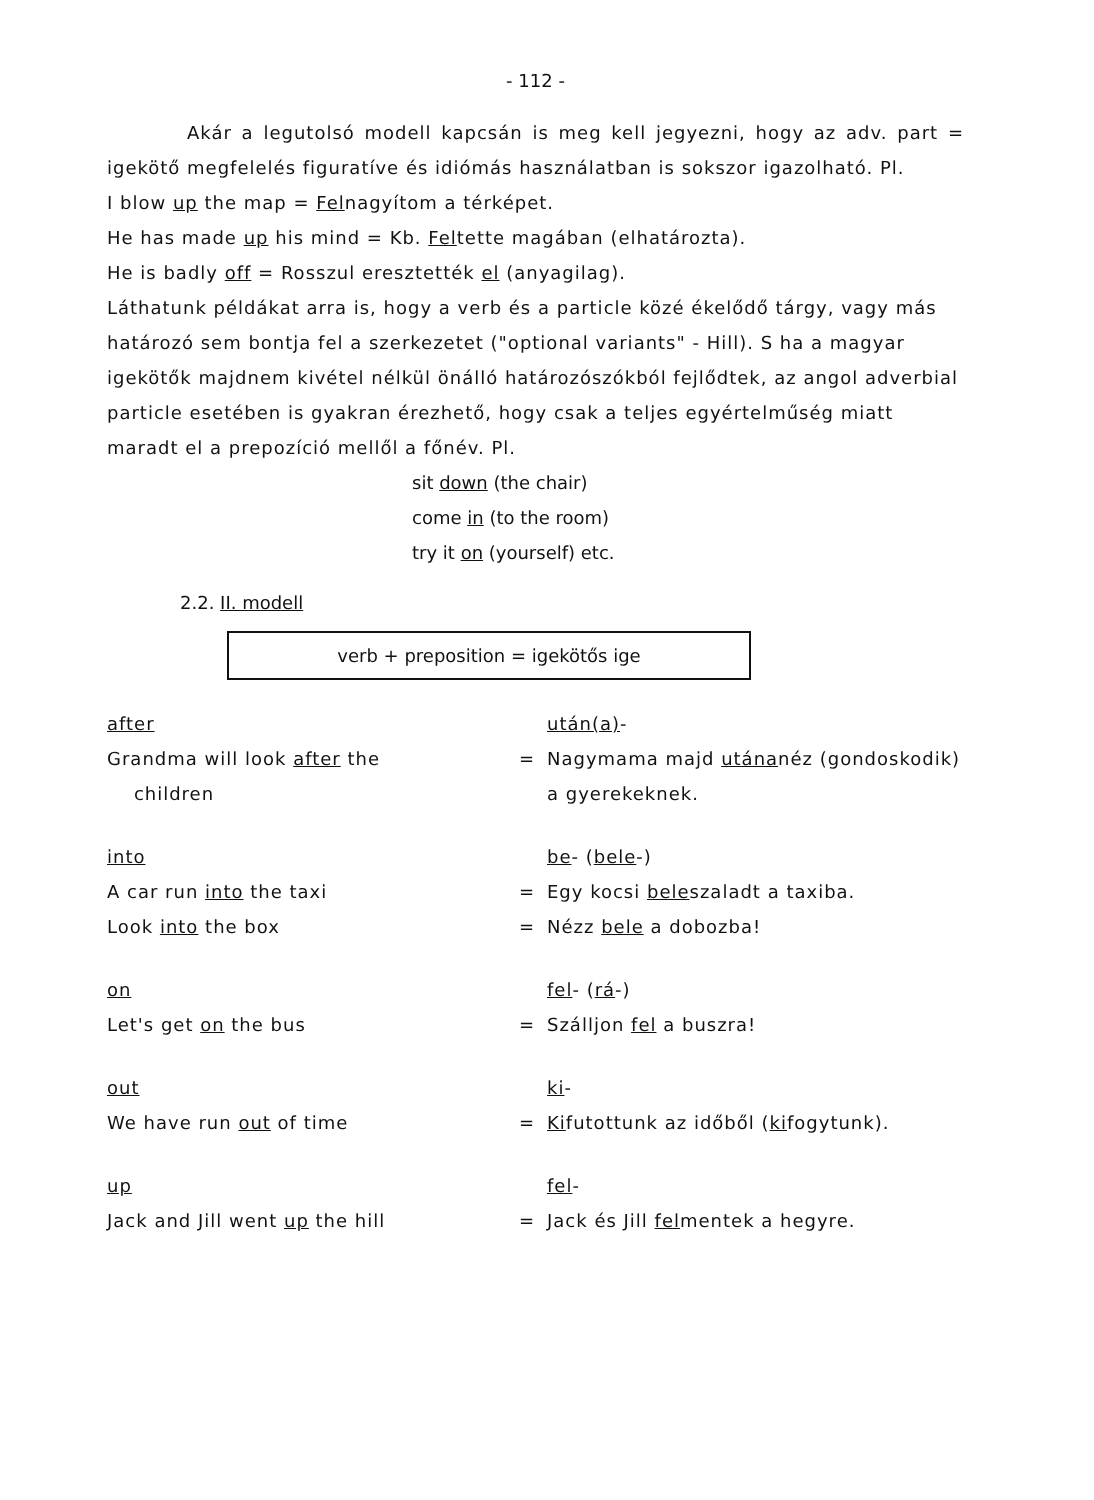- 112 -
Akár a legutolsó modell kapcsán is meg kell jegyezni, hogy az adv. part = igekötő megfelelés figuratíve és idiómás használatban is sokszor igazolható. Pl.
I blow up the map = Felnagyítom a térképet.
He has made up his mind = Kb. Feltette magában (elhatározta).
He is badly off = Rosszul eresztették el (anyagilag).
Láthatunk példákat arra is, hogy a verb és a particle közé ékelődő tárgy, vagy más határozó sem bontja fel a szerkezetet ("optional variants" - Hill). S ha a magyar igekötők majdnem kivétel nélkül önálló határozószókból fejlődtek, az angol adverbial particle esetében is gyakran érezhető, hogy csak a teljes egyértelműség miatt maradt el a prepozíció mellől a főnév. Pl.
sit down (the chair)
come in (to the room)
try it on (yourself) etc.
2.2. II. modell
verb + preposition = igekötős ige
| after | | után(a) - |
| Grandma will look after the children | = | Nagymama majd utána néz (gondoskodik) a gyerekeknek. |
| into | | be - ( bele -) |
| A car run into the taxi | = | Egy kocsi bele szaladt a taxiba. |
| Look into the box | = | Nézz bele a dobozba! |
| on | | fel - ( rá -) |
| Let's get on the bus | = | Szálljon fel a buszra! |
| out | | ki - |
| We have run out of time | = | Ki futottunk az időből ( ki fogytunk). |
| up | | fel - |
| Jack and Jill went up the hill | = | Jack és Jill fel mentek a hegyre. |